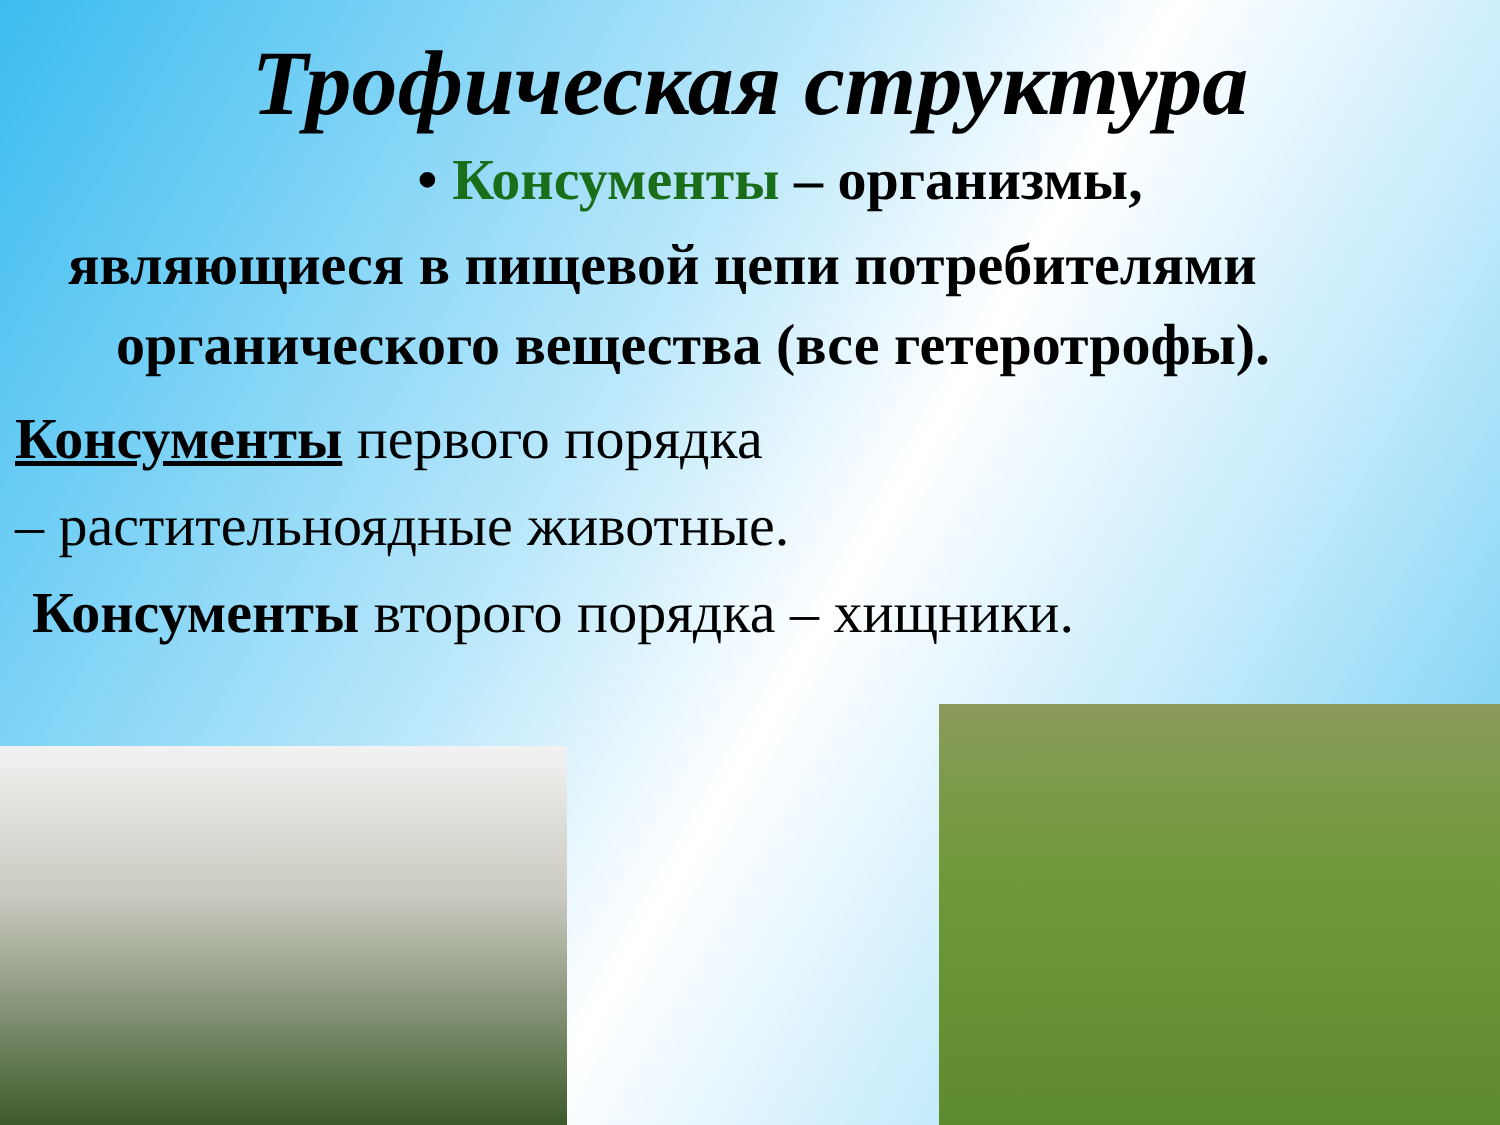Трофическая структура
• Консументы – организмы,
являющиеся в пищевой цепи потребителями
органического вещества (все гетеротрофы).
Консументы первого порядка
– растительноядные животные.
Консументы второго порядка – хищники.